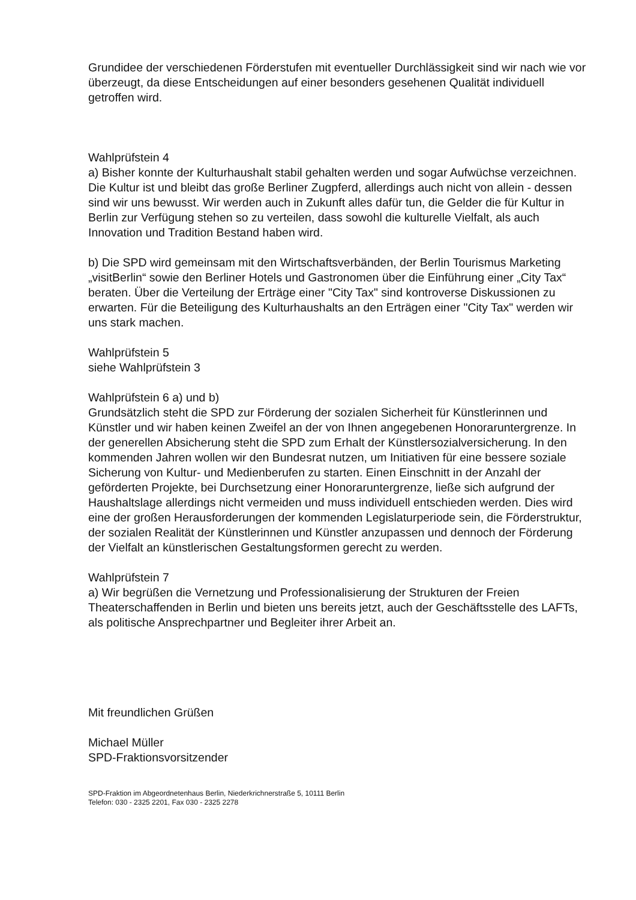Grundidee der verschiedenen Förderstufen mit eventueller Durchlässigkeit sind wir nach wie vor überzeugt, da diese Entscheidungen auf einer besonders gesehenen Qualität individuell getroffen wird.
Wahlprüfstein 4
a) Bisher konnte der Kulturhaushalt stabil gehalten werden und sogar Aufwüchse verzeichnen. Die Kultur ist und bleibt das große Berliner Zugpferd, allerdings auch nicht von allein - dessen sind wir uns bewusst. Wir werden auch in Zukunft alles dafür tun, die Gelder die für Kultur in Berlin zur Verfügung stehen so zu verteilen, dass sowohl die kulturelle Vielfalt, als auch Innovation und Tradition Bestand haben wird.
b) Die SPD wird gemeinsam mit den Wirtschaftsverbänden, der Berlin Tourismus Marketing „visitBerlin“ sowie den Berliner Hotels und Gastronomen über die Einführung einer „City Tax“ beraten. Über die Verteilung der Erträge einer "City Tax" sind kontroverse Diskussionen zu erwarten. Für die Beteiligung des Kulturhaushalts an den Erträgen einer "City Tax" werden wir uns stark machen.
Wahlprüfstein 5
siehe Wahlprüfstein 3
Wahlprüfstein 6 a) und b)
Grundsätzlich steht die SPD zur Förderung der sozialen Sicherheit für Künstlerinnen und Künstler und wir haben keinen Zweifel an der von Ihnen angegebenen Honoraruntergrenze. In der generellen Absicherung steht die SPD zum Erhalt der Künstlersozialversicherung. In den kommenden Jahren wollen wir den Bundesrat nutzen, um Initiativen für eine bessere soziale Sicherung von Kultur- und Medienberufen zu starten. Einen Einschnitt in der Anzahl der geförderten Projekte, bei Durchsetzung einer Honoraruntergrenze, ließe sich aufgrund der Haushaltslage allerdings nicht vermeiden und muss individuell entschieden werden. Dies wird eine der großen Herausforderungen der kommenden Legislaturperiode sein, die Förderstruktur, der sozialen Realität der Künstlerinnen und Künstler anzupassen und dennoch der Förderung der Vielfalt an künstlerischen Gestaltungsformen gerecht zu werden.
Wahlprüfstein 7
a) Wir begrüßen die Vernetzung und Professionalisierung der Strukturen der Freien Theaterschaffenden in Berlin und bieten uns bereits jetzt, auch der Geschäftsstelle des LAFTs, als politische Ansprechpartner und Begleiter ihrer Arbeit an.
Mit freundlichen Grüßen
Michael Müller
SPD-Fraktionsvorsitzender
SPD-Fraktion im Abgeordnetenhaus Berlin, Niederkrichnerstraße 5, 10111 Berlin
Telefon: 030 - 2325 2201, Fax 030 - 2325 2278